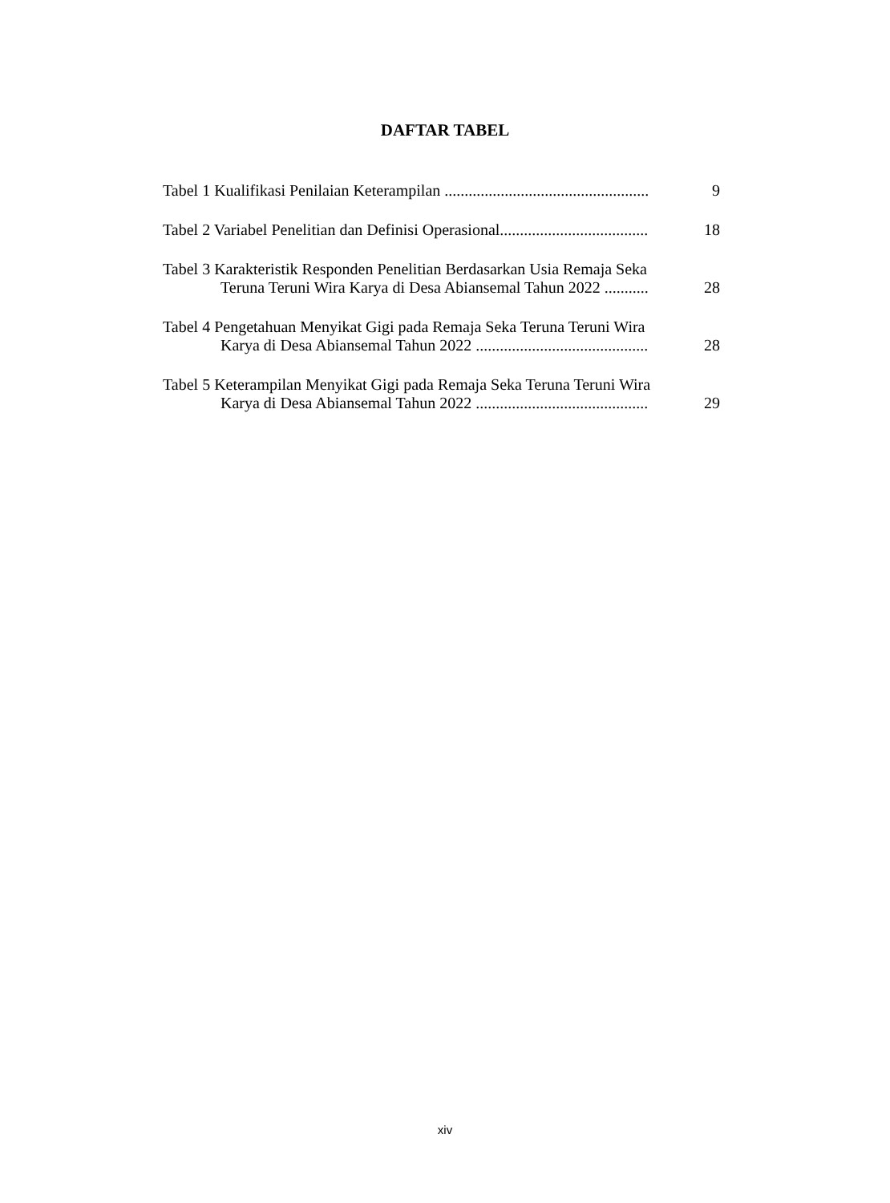DAFTAR TABEL
Tabel 1 Kualifikasi Penilaian Keterampilan ................................................... 9
Tabel 2 Variabel Penelitian dan Definisi Operasional..................................... 18
Tabel 3 Karakteristik Responden Penelitian Berdasarkan Usia Remaja Seka
Teruna Teruni Wira Karya di Desa Abiansemal Tahun 2022 ...........
28
Tabel 4 Pengetahuan Menyikat Gigi pada Remaja Seka Teruna Teruni Wira
Karya di Desa Abiansemal Tahun 2022 ...........................................
28
Tabel 5 Keterampilan Menyikat Gigi pada Remaja Seka Teruna Teruni Wira
Karya di Desa Abiansemal Tahun 2022 ...........................................
29
xiv